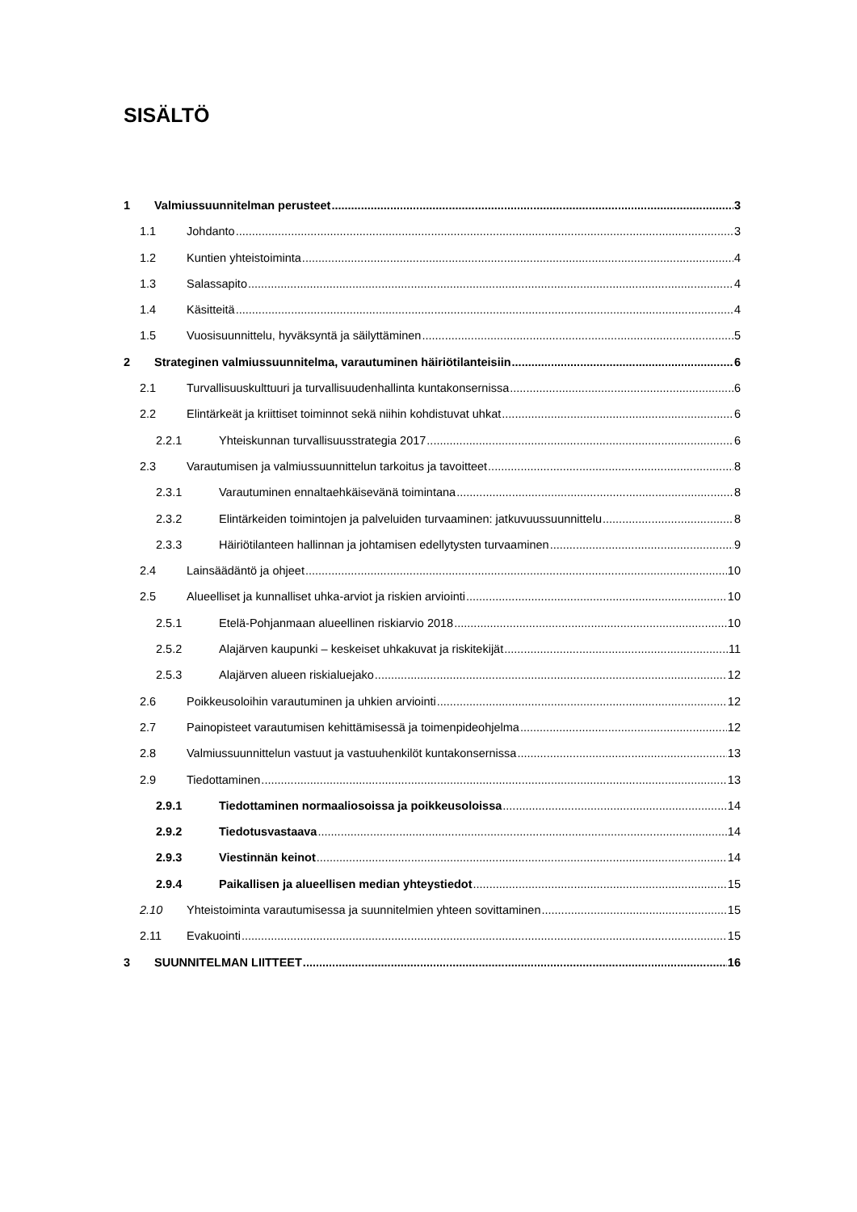SISÄLTÖ
1 Valmiussuunnitelman perusteet 3
1.1 Johdanto 3
1.2 Kuntien yhteistoiminta 4
1.3 Salassapito 4
1.4 Käsitteitä 4
1.5 Vuosisuunnittelu, hyväksyntä ja säilyttäminen 5
2 Strateginen valmiussuunnitelma, varautuminen häiriötilanteisiin 6
2.1 Turvallisuuskulttuuri ja turvallisuudenhallinta kuntakonsernissa 6
2.2 Elintärkeät ja kriittiset toiminnot sekä niihin kohdistuvat uhkat 6
2.2.1 Yhteiskunnan turvallisuusstrategia 2017 6
2.3 Varautumisen ja valmiussuunnittelun tarkoitus ja tavoitteet 8
2.3.1 Varautuminen ennaltaehkäisevänä toimintana 8
2.3.2 Elintärkeiden toimintojen ja palveluiden turvaaminen: jatkuvuussuunnittelu 8
2.3.3 Häiriötilanteen hallinnan ja johtamisen edellytysten turvaaminen 9
2.4 Lainsäädäntö ja ohjeet 10
2.5 Alueelliset ja kunnalliset uhka-arviot ja riskien arviointi 10
2.5.1 Etelä-Pohjanmaan alueellinen riskiarvio 2018 10
2.5.2 Alajärven kaupunki – keskeiset uhkakuvat ja riskitekijät 11
2.5.3 Alajärven alueen riskialuejako 12
2.6 Poikkeusoloihin varautuminen ja uhkien arviointi 12
2.7 Painopisteet varautumisen kehittämisessä ja toimenpideohjelma 12
2.8 Valmiussuunnittelun vastuut ja vastuuhenkilöt kuntakonsernissa 13
2.9 Tiedottaminen 13
2.9.1 Tiedottaminen normaaliosoissa ja poikkeusoloissa 14
2.9.2 Tiedotusvastaava 14
2.9.3 Viestinnän keinot 14
2.9.4 Paikallisen ja alueellisen median yhteystiedot 15
2.10 Yhteistoiminta varautumisessa ja suunnitelmien yhteen sovittaminen 15
2.11 Evakuointi 15
3 SUUNNITELMAN LIITTEET 16